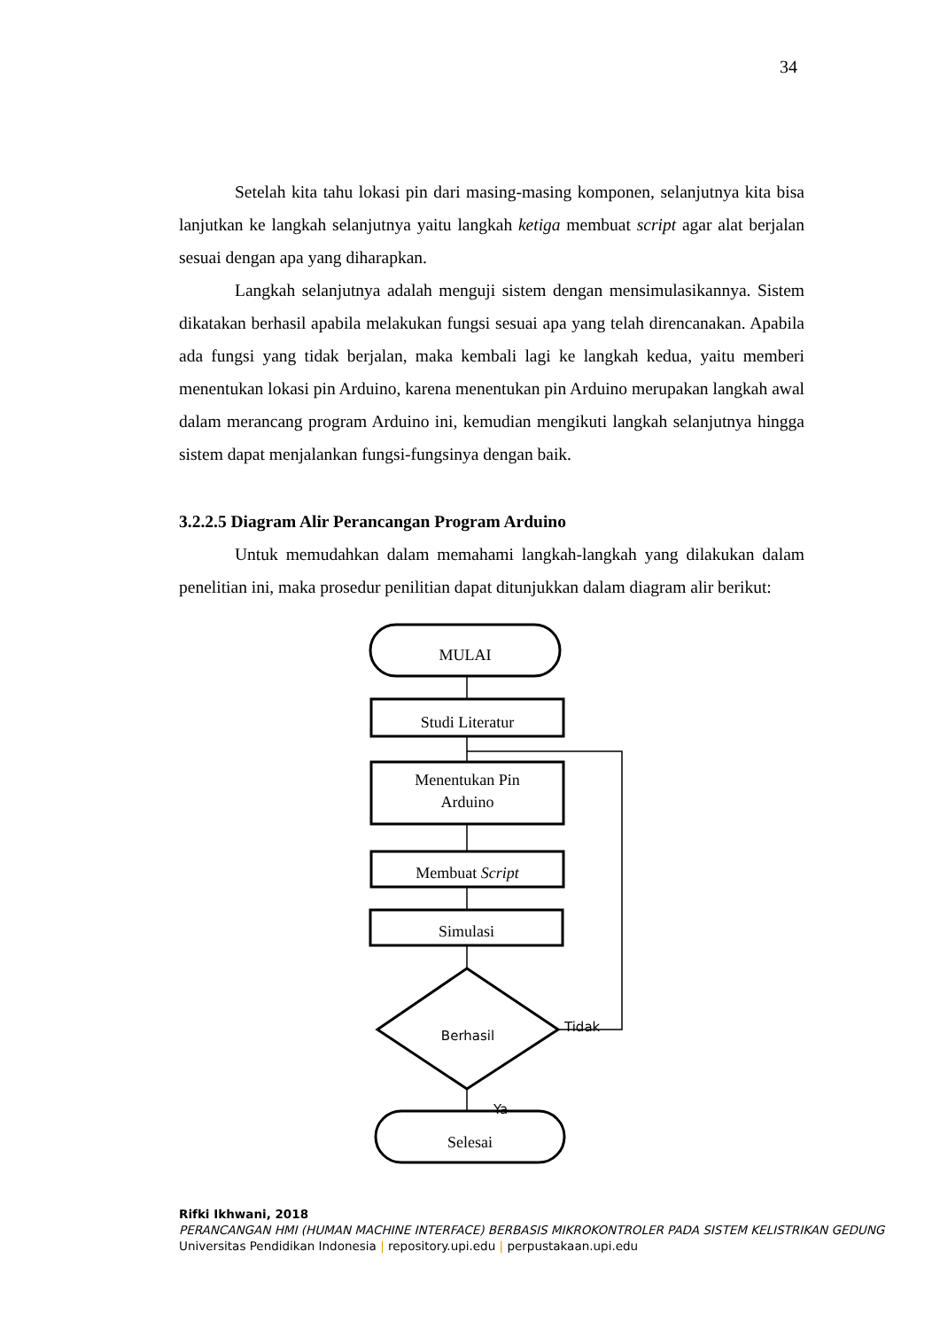34
Setelah kita tahu lokasi pin dari masing-masing komponen, selanjutnya kita bisa lanjutkan ke langkah selanjutnya yaitu langkah ketiga membuat script agar alat berjalan sesuai dengan apa yang diharapkan.
Langkah selanjutnya adalah menguji sistem dengan mensimulasikannya. Sistem dikatakan berhasil apabila melakukan fungsi sesuai apa yang telah direncanakan. Apabila ada fungsi yang tidak berjalan, maka kembali lagi ke langkah kedua, yaitu memberi menentukan lokasi pin Arduino, karena menentukan pin Arduino merupakan langkah awal dalam merancang program Arduino ini, kemudian mengikuti langkah selanjutnya hingga sistem dapat menjalankan fungsi-fungsinya dengan baik.
3.2.2.5 Diagram Alir Perancangan Program Arduino
Untuk memudahkan dalam memahami langkah-langkah yang dilakukan dalam penelitian ini, maka prosedur penilitian dapat ditunjukkan dalam diagram alir berikut:
MULAI
Studi Literatur
Menentukan Pin
Arduino
Membuat Script
Simulasi
Berhasil
Tidak
Ya
Selesai
Rifki Ikhwani, 2018
PERANCANGAN HMI (HUMAN MACHINE INTERFACE) BERBASIS MIKROKONTROLER PADA SISTEM KELISTRIKAN GEDUNG
Universitas Pendidikan Indonesia | repository.upi.edu | perpustakaan.upi.edu